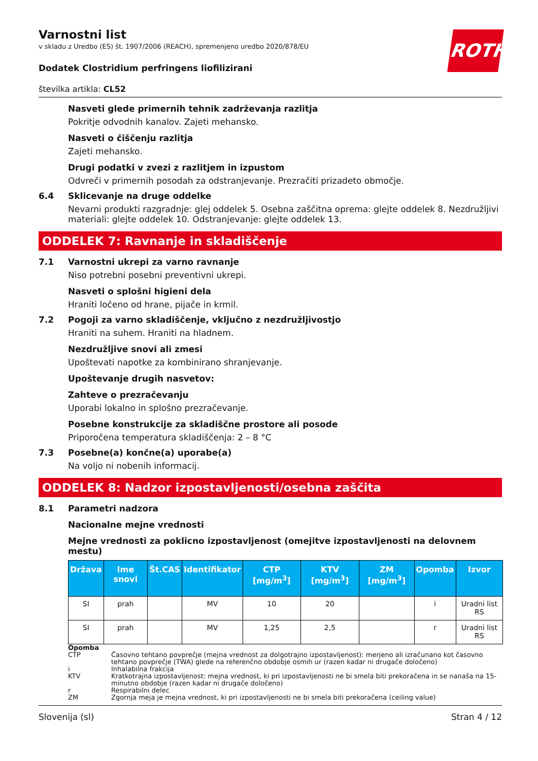ROTH
Varnostni list
v skladu z Uredbo (ES) št. 1907/2006 (REACH), spremenjeno uredbo 2020/878/EU
Dodatek Clostridium perfringens liofilizirani
številka artikla: CL52
Nasveti glede primernih tehnik zadrževanja razlitja
Pokritje odvodnih kanalov. Zajeti mehansko.
Nasveti o čiščenju razlitja
Zajeti mehansko.
Drugi podatki v zvezi z razlitjem in izpustom
Odvreči v primernih posodah za odstranjevanje. Prezračiti prizadeto območje.
6.4 Sklicevanje na druge oddelke
Nevarni produkti razgradnje: glej oddelek 5. Osebna zaščitna oprema: glejte oddelek 8. Nezdružljivi materiali: glejte oddelek 10. Odstranjevanje: glejte oddelek 13.
ODDELEK 7: Ravnanje in skladiščenje
7.1 Varnostni ukrepi za varno ravnanje
Niso potrebni posebni preventivni ukrepi.
Nasveti o splošni higieni dela
Hraniti ločeno od hrane, pijače in krmil.
7.2 Pogoji za varno skladiščenje, vključno z nezdružljivostjo
Hraniti na suhem. Hraniti na hladnem.
Nezdružljive snovi ali zmesi
Upoštevati napotke za kombinirano shranjevanje.
Upoštevanje drugih nasvetov:
Zahteve o prezračevanju
Uporabi lokalno in splošno prezračevanje.
Posebne konstrukcije za skladiščne prostore ali posode
Priporočena temperatura skladiščenja: 2 – 8 °C
7.3 Posebne(a) končne(a) uporabe(a)
Na voljo ni nobenih informacij.
ODDELEK 8: Nadzor izpostavljenosti/osebna zaščita
8.1 Parametri nadzora
Nacionalne mejne vrednosti
Mejne vrednosti za poklicno izpostavljenost (omejitve izpostavljenosti na delovnem mestu)
| Država | Ime snovi | Št.CAS | Identifikator | CTP [mg/m<sup>3</sup>] | KTV [mg/m<sup>3</sup>] | ZM [mg/m<sup>3</sup>] | Opomba | Izvor |
| --- | --- | --- | --- | --- | --- | --- | --- | --- |
| SI | prah | | MV | 10 | 20 | | i | Uradni list RS |
| SI | prah | | MV | 1,25 | 2,5 | | r | Uradni list RS |
Opomba
CTP Časovno tehtano povprečje (mejna vrednost za dolgotrajno izpostavljenost): merjeno ali izračunano kot časovno tehtano povprečje (TWA) glede na referenčno obdobje osmih ur (razen kadar ni drugače določeno)
i Inhalabilna frakcija
KTV Kratkotrajna izpostavljenost: mejna vrednost, ki pri izpostavljenosti ne bi smela biti prekoračena in se nanaša na 15-minutno obdobje (razen kadar ni drugače določeno)
r Respirabilni delec
ZM Zgornja meja je mejna vrednost, ki pri izpostavljenosti ne bi smela biti prekoračena (ceiling value)
Slovenija (sl) Stran 4 / 12